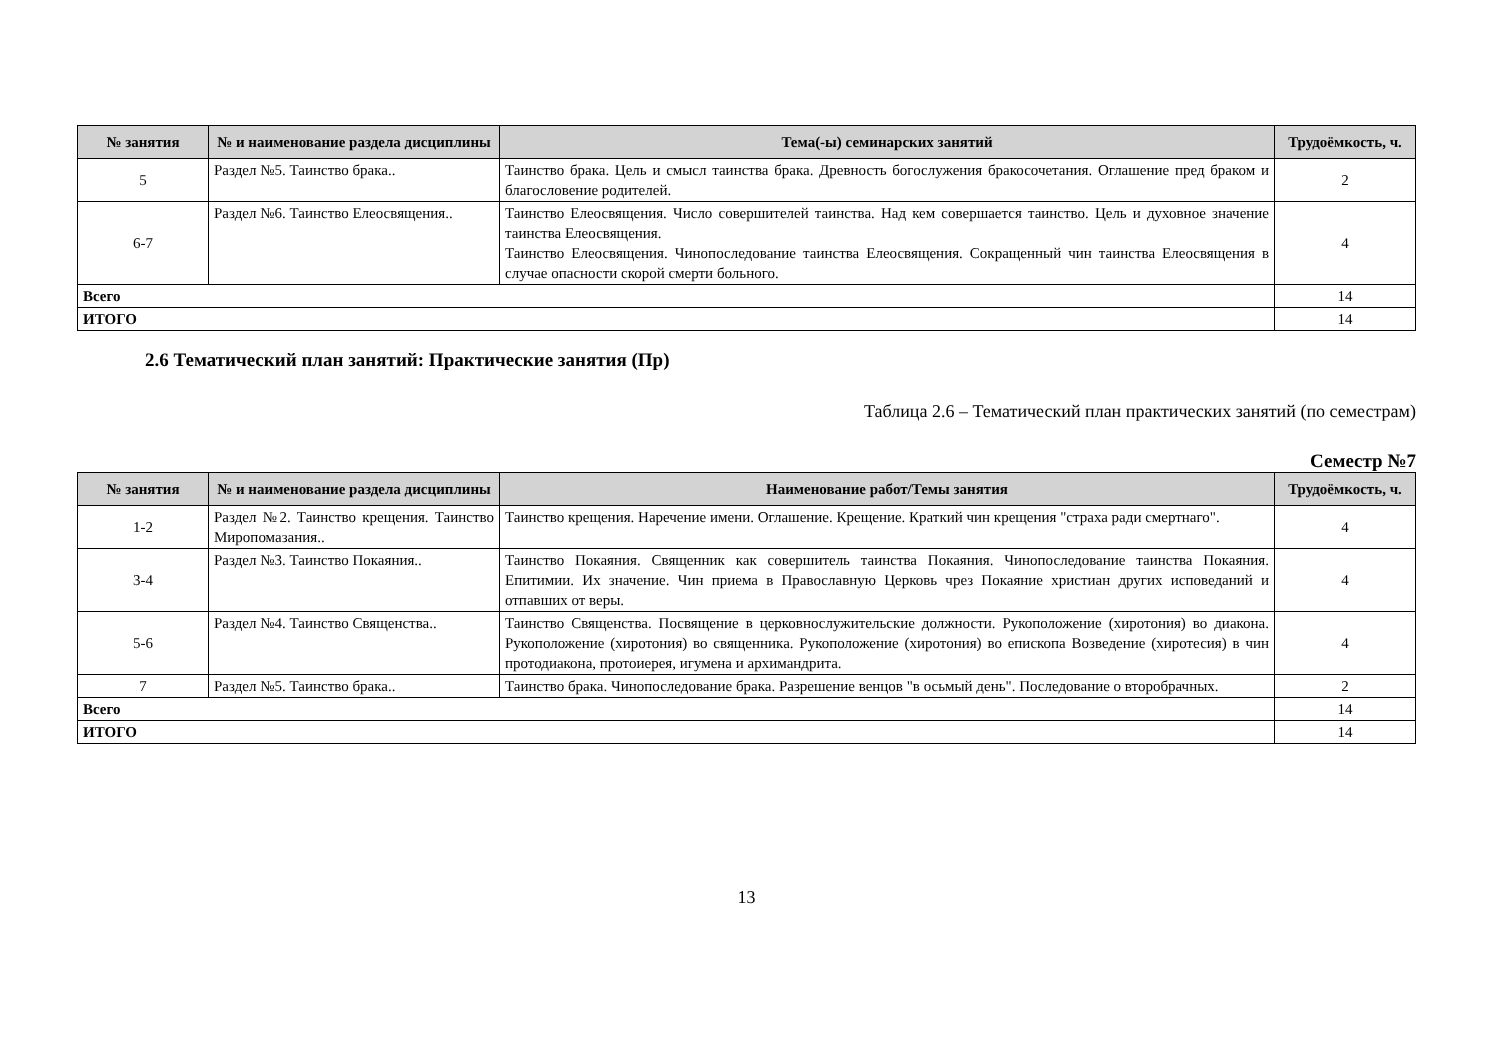| № занятия | № и наименование раздела дисциплины | Тема(-ы) семинарских занятий | Трудоёмкость, ч. |
| --- | --- | --- | --- |
| 5 | Раздел №5. Таинство брака.. | Таинство брака. Цель и смысл таинства брака. Древность богослужения бракосочетания. Оглашение пред браком и благословение родителей. | 2 |
| 6-7 | Раздел №6. Таинство Елеосвящения.. | Таинство Елеосвящения. Число совершителей таинства. Над кем совершается таинство. Цель и духовное значение таинства Елеосвящения. Таинство Елеосвящения. Чинопоследование таинства Елеосвящения. Сокращенный чин таинства Елеосвящения в случае опасности скорой смерти больного. | 4 |
| Всего | | | 14 |
| ИТОГО | | | 14 |
2.6 Тематический план занятий: Практические занятия (Пр)
Таблица 2.6 – Тематический план практических занятий (по семестрам)
Семестр №7
| № занятия | № и наименование раздела дисциплины | Наименование работ/Темы занятия | Трудоёмкость, ч. |
| --- | --- | --- | --- |
| 1-2 | Раздел №2. Таинство крещения. Таинство Миропомазания.. | Таинство крещения. Наречение имени. Оглашение. Крещение. Краткий чин крещения "страха ради смертнаго". | 4 |
| 3-4 | Раздел №3. Таинство Покаяния.. | Таинство Покаяния. Священник как совершитель таинства Покаяния. Чинопоследование таинства Покаяния. Епитимии. Их значение. Чин приема в Православную Церковь чрез Покаяние христиан других исповеданий и отпавших от веры. | 4 |
| 5-6 | Раздел №4. Таинство Священства.. | Таинство Священства. Посвящение в церковнослужительские должности. Рукоположение (хиротония) во диакона. Рукоположение (хиротония) во священника. Рукоположение (хиротония) во епископа Возведение (хиротесия) в чин протодиакона, протоиерея, игумена и архимандрита. | 4 |
| 7 | Раздел №5. Таинство брака.. | Таинство брака. Чинопоследование брака. Разрешение венцов "в осьмый день". Последование о второбрачных. | 2 |
| Всего | | | 14 |
| ИТОГО | | | 14 |
13